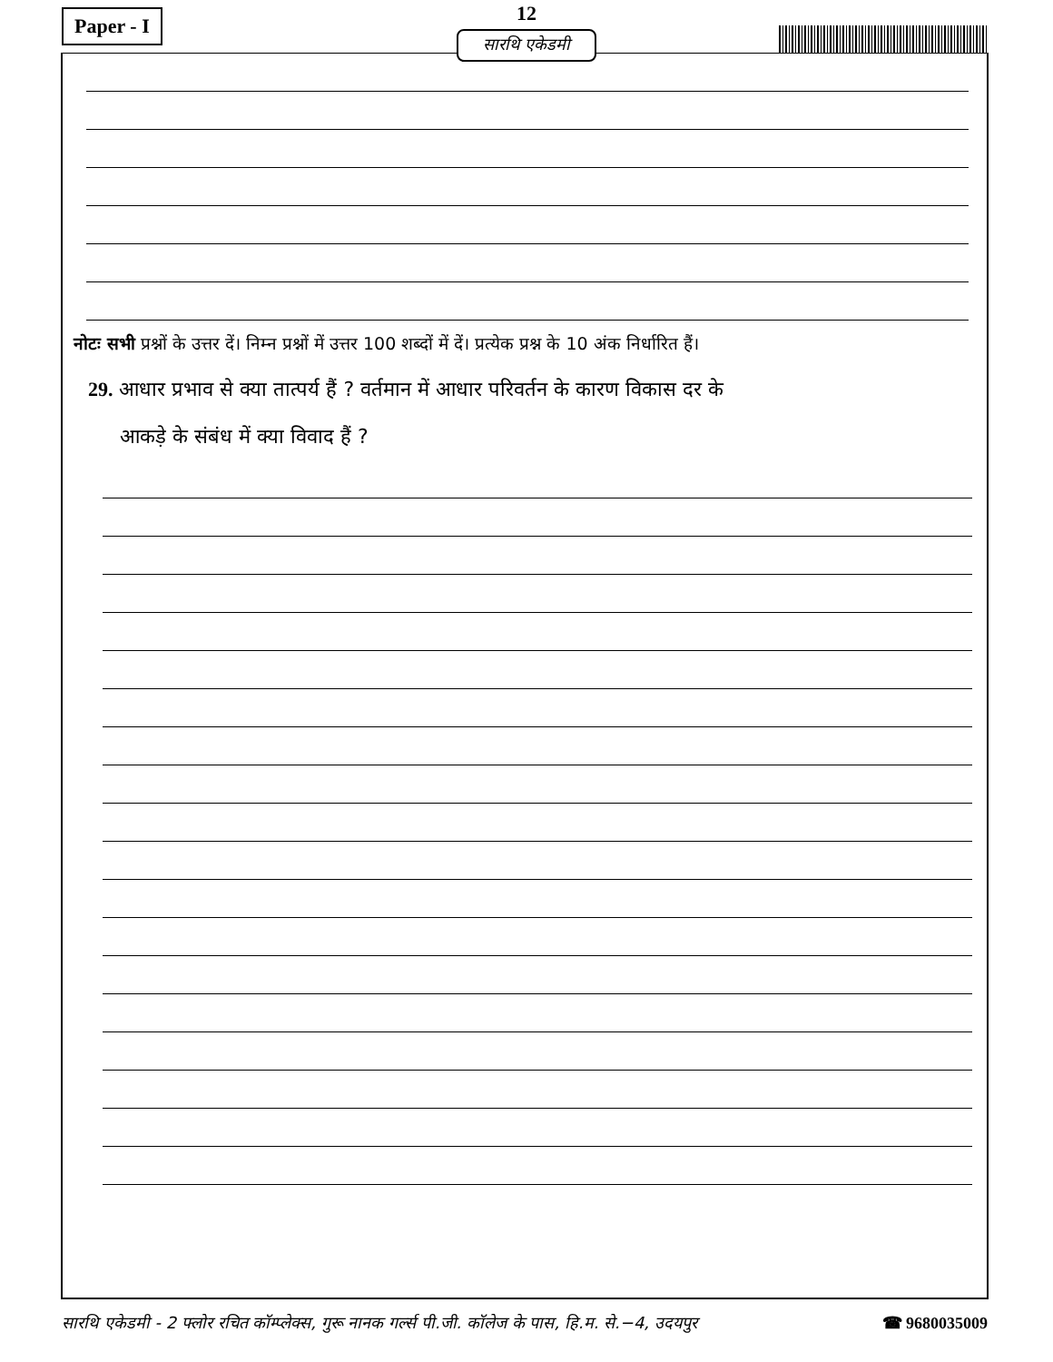Paper - I
12
सारथि एकेडमी
नोटः सभी प्रश्नों के उत्तर दें। निम्न प्रश्नों में उत्तर 100 शब्दों में दें। प्रत्येक प्रश्न के 10 अंक निर्धारित हैं।
29. आधार प्रभाव से क्या तात्पर्य हैं ? वर्तमान में आधार परिवर्तन के कारण विकास दर के
आकड़े के संबंध में क्या विवाद हैं ?
सारथि एकेडमी - 2 फ्लोर रचित कॉम्प्लेक्स, गुरू नानक गर्ल्स पी.जी. कॉलेज के पास, हि.म. से.−4, उदयपुर ☎ 9680035009